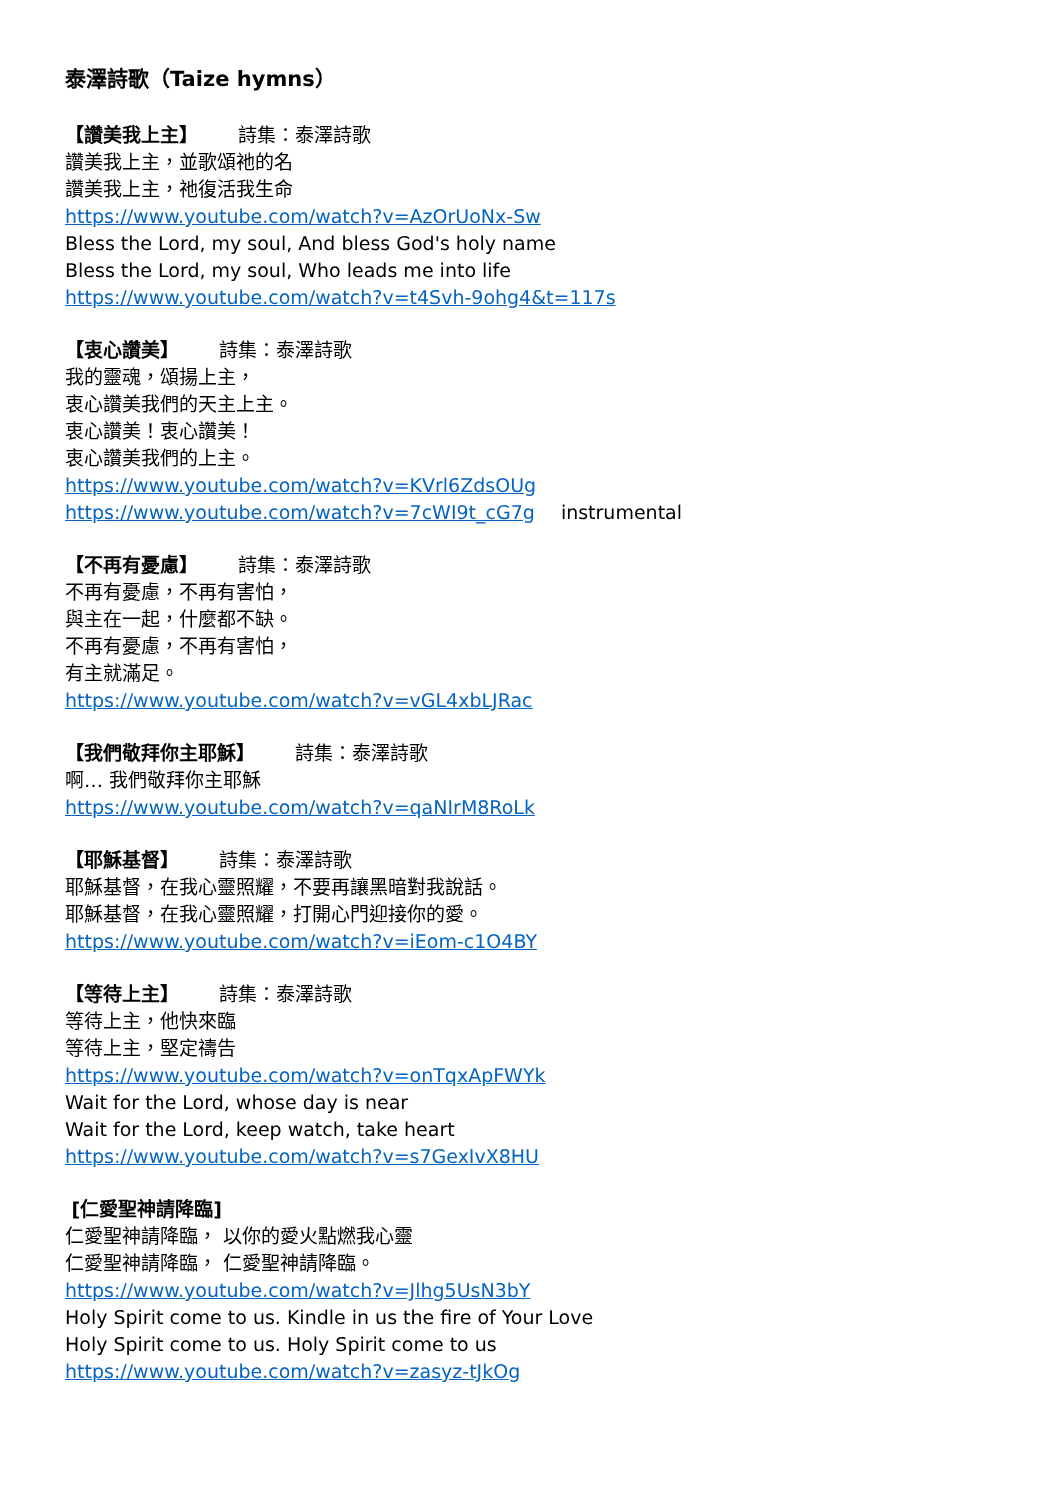泰澤詩歌（Taize hymns）
【讚美我上主】 詩集：泰澤詩歌
讚美我上主，並歌頌祂的名
讚美我上主，祂復活我生命
https://www.youtube.com/watch?v=AzOrUoNx-Sw
Bless the Lord, my soul, And bless God's holy name
Bless the Lord, my soul, Who leads me into life
https://www.youtube.com/watch?v=t4Svh-9ohg4&t=117s
【衷心讚美】 詩集：泰澤詩歌
我的靈魂，頌揚上主，
衷心讚美我們的天主上主。
衷心讚美！衷心讚美！
衷心讚美我們的上主。
https://www.youtube.com/watch?v=KVrl6ZdsOUg
https://www.youtube.com/watch?v=7cWI9t_cG7g instrumental
【不再有憂慮】 詩集：泰澤詩歌
不再有憂慮，不再有害怕，
與主在一起，什麼都不缺。
不再有憂慮，不再有害怕，
有主就滿足。
https://www.youtube.com/watch?v=vGL4xbLJRac
【我們敬拜你主耶穌】 詩集：泰澤詩歌
啊… 我們敬拜你主耶穌
https://www.youtube.com/watch?v=qaNIrM8RoLk
【耶穌基督】 詩集：泰澤詩歌
耶穌基督，在我心靈照耀，不要再讓黑暗對我說話。
耶穌基督，在我心靈照耀，打開心門迎接你的愛。
https://www.youtube.com/watch?v=iEom-c1O4BY
【等待上主】 詩集：泰澤詩歌
等待上主，他快來臨
等待上主，堅定禱告
https://www.youtube.com/watch?v=onTqxApFWYk
Wait for the Lord, whose day is near
Wait for the Lord, keep watch, take heart
https://www.youtube.com/watch?v=s7GexIvX8HU
[仁愛聖神請降臨]
仁愛聖神請降臨， 以你的愛火點燃我心靈
仁愛聖神請降臨， 仁愛聖神請降臨。
https://www.youtube.com/watch?v=Jlhg5UsN3bY
Holy Spirit come to us. Kindle in us the fire of Your Love
Holy Spirit come to us. Holy Spirit come to us
https://www.youtube.com/watch?v=zasyz-tJkOg